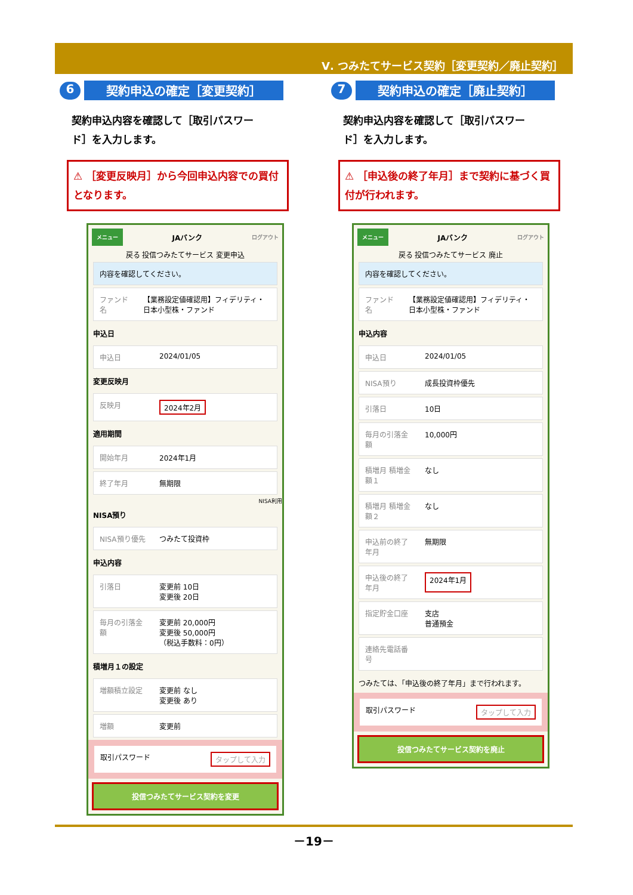Ⅴ. つみたてサービス契約［変更契約／廃止契約］
6
契約申込の確定［変更契約］
契約申込内容を確認して［取引パスワード］を入力します。
⚠ ［変更反映月］から今回申込内容での買付となります。
メニュー JAバンク ログアウト
戻る 投信つみたてサービス 変更申込
内容を確認してください。
ファンド名 【業務設定値確認用】フィデリティ・日本小型株・ファンド
申込日
申込日 2024/01/05
変更反映月
反映月 2024年2月
適用期間
開始年月 2024年1月
終了年月 無期限
NISA利用
NISA預り
NISA預り優先 つみたて投資枠
申込内容
引落日 変更前 10日
変更後 20日
毎月の引落金額 変更前 20,000円
変更後 50,000円
（税込手数料：0円）
積増月１の設定
増額積立設定 変更前 なし
変更後 あり
増額 変更前
取引パスワード タップして入力
投信つみたてサービス契約を変更
7
契約申込の確定［廃止契約］
契約申込内容を確認して［取引パスワード］を入力します。
⚠ ［申込後の終了年月］まで契約に基づく買付が行われます。
メニュー JAバンク ログアウト
戻る 投信つみたてサービス 廃止
内容を確認してください。
ファンド名 【業務設定値確認用】フィデリティ・日本小型株・ファンド
申込内容
申込日 2024/01/05
NISA預り 成長投資枠優先
引落日 10日
毎月の引落金額 10,000円
積増月 積増金額１ なし
積増月 積増金額２ なし
申込前の終了年月 無期限
申込後の終了年月 2024年1月
指定貯金口座 支店
普通預金
連絡先電話番号
つみたては、「申込後の終了年月」まで行われます。
取引パスワード タップして入力
投信つみたてサービス契約を廃止
－19－